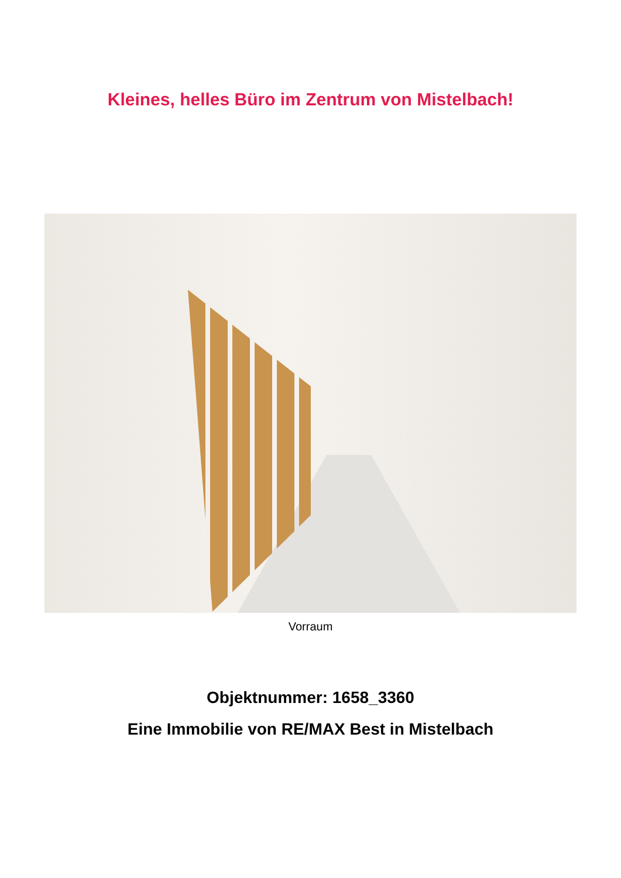Kleines, helles Büro im Zentrum von Mistelbach!
Vorraum
Objektnummer: 1658_3360
Eine Immobilie von RE/MAX Best in Mistelbach